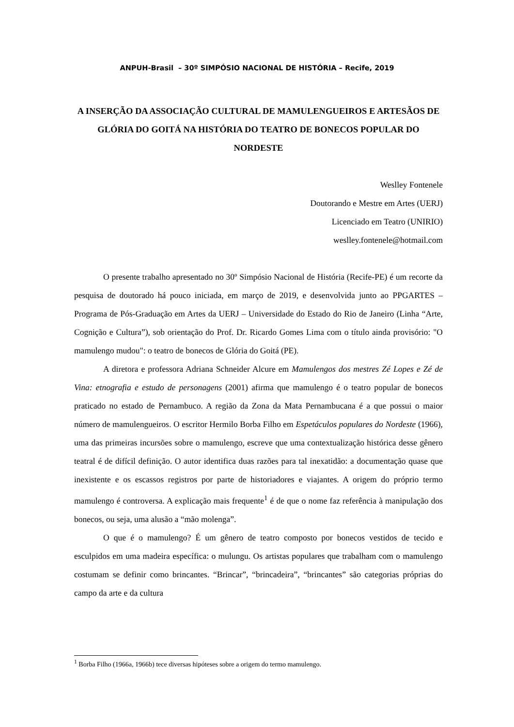ANPUH-Brasil – 30º SIMPÓSIO NACIONAL DE HISTÓRIA – Recife, 2019
A INSERÇÃO DA ASSOCIAÇÃO CULTURAL DE MAMULENGUEIROS E ARTESÃOS DE GLÓRIA DO GOITÁ NA HISTÓRIA DO TEATRO DE BONECOS POPULAR DO NORDESTE
Weslley Fontenele
Doutorando e Mestre em Artes (UERJ)
Licenciado em Teatro (UNIRIO)
weslley.fontenele@hotmail.com
O presente trabalho apresentado no 30º Simpósio Nacional de História (Recife-PE) é um recorte da pesquisa de doutorado há pouco iniciada, em março de 2019, e desenvolvida junto ao PPGARTES – Programa de Pós-Graduação em Artes da UERJ – Universidade do Estado do Rio de Janeiro (Linha “Arte, Cognição e Cultura”), sob orientação do Prof. Dr. Ricardo Gomes Lima com o título ainda provisório: "O mamulengo mudou": o teatro de bonecos de Glória do Goitá (PE).
A diretora e professora Adriana Schneider Alcure em Mamulengos dos mestres Zé Lopes e Zé de Vina: etnografia e estudo de personagens (2001) afirma que mamulengo é o teatro popular de bonecos praticado no estado de Pernambuco. A região da Zona da Mata Pernambucana é a que possui o maior número de mamulengueiros. O escritor Hermilo Borba Filho em Espetáculos populares do Nordeste (1966), uma das primeiras incursões sobre o mamulengo, escreve que uma contextualização histórica desse gênero teatral é de difícil definição. O autor identifica duas razões para tal inexatidão: a documentação quase que inexistente e os escassos registros por parte de historiadores e viajantes. A origem do próprio termo mamulengo é controversa. A explicação mais frequente<sup>1</sup> é de que o nome faz referência à manipulação dos bonecos, ou seja, uma alusão a “mão molenga”.
O que é o mamulengo? É um gênero de teatro composto por bonecos vestidos de tecido e esculpidos em uma madeira específica: o mulungu. Os artistas populares que trabalham com o mamulengo costumam se definir como brincantes. “Brincar”, “brincadeira”, “brincantes” são categorias próprias do campo da arte e da cultura
<sup>1</sup> Borba Filho (1966a, 1966b) tece diversas hipóteses sobre a origem do termo mamulengo.